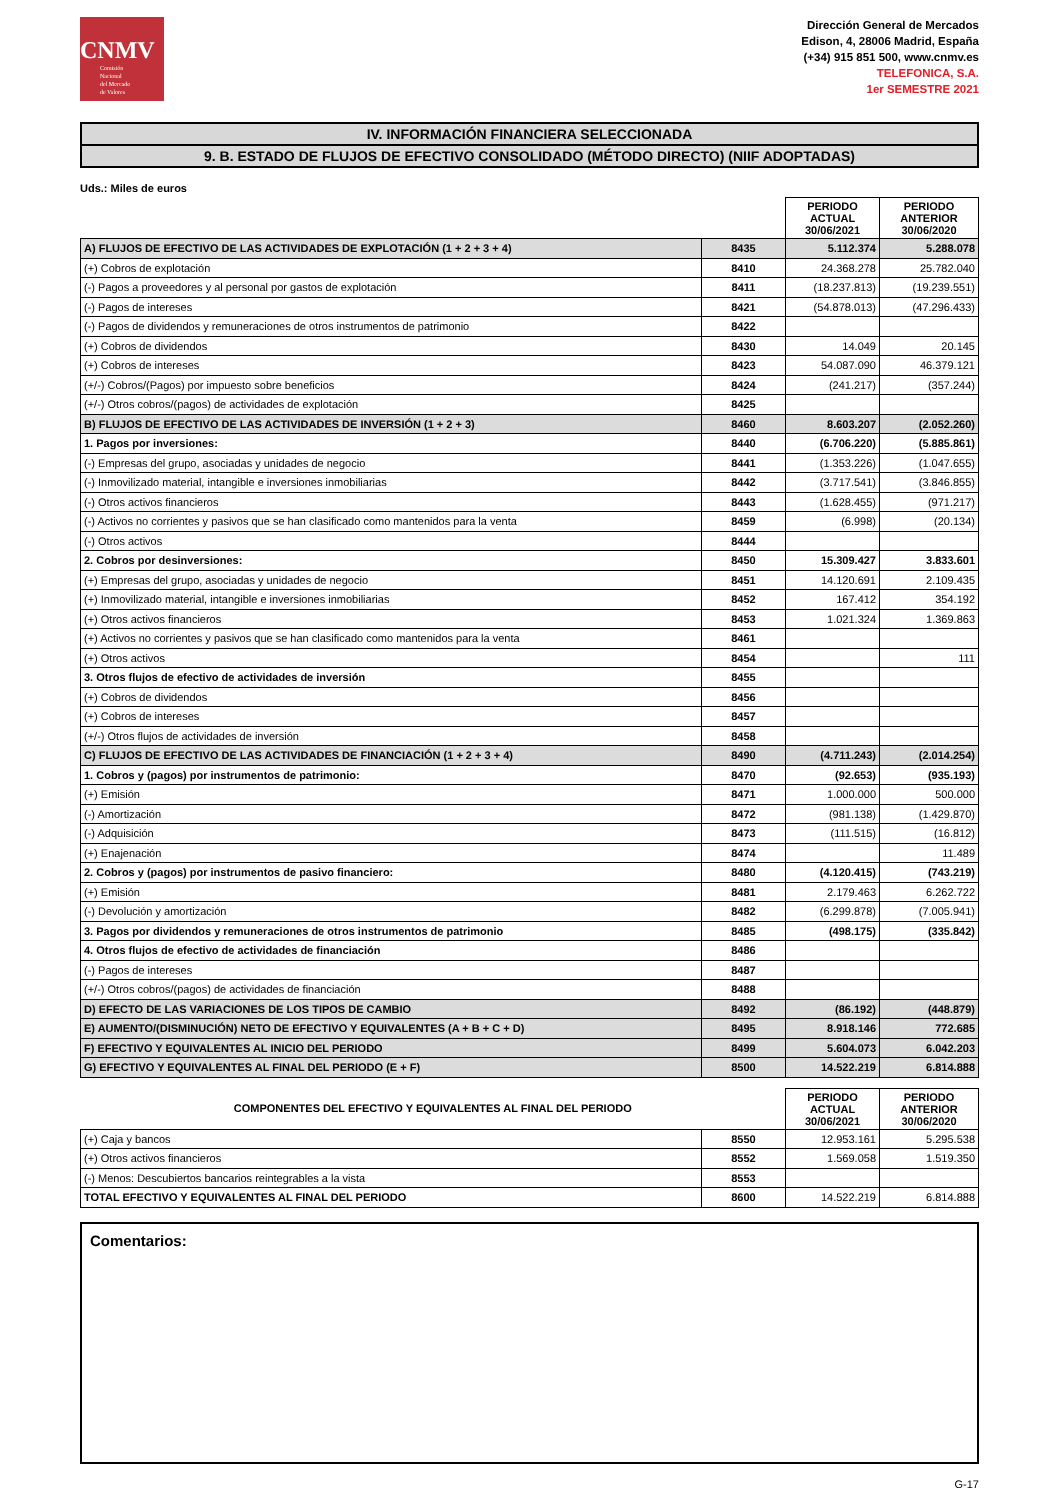CNMV
Comisión
Nacional
del Mercado
de Valores
Dirección General de Mercados
Edison, 4, 28006 Madrid, España
(+34) 915 851 500, www.cnmv.es
TELEFONICA, S.A.
1er SEMESTRE 2021
IV. INFORMACIÓN FINANCIERA SELECCIONADA
9. B. ESTADO DE FLUJOS DE EFECTIVO CONSOLIDADO (MÉTODO DIRECTO) (NIIF ADOPTADAS)
Uds.: Miles de euros
| | | PERIODO ACTUAL 30/06/2021 | PERIODO ANTERIOR 30/06/2020 |
| --- | --- | --- | --- |
| A) FLUJOS DE EFECTIVO DE LAS ACTIVIDADES DE EXPLOTACIÓN (1 + 2 + 3 + 4) | 8435 | 5.112.374 | 5.288.078 |
| (+) Cobros de explotación | 8410 | 24.368.278 | 25.782.040 |
| (-) Pagos a proveedores y al personal por gastos de explotación | 8411 | (18.237.813) | (19.239.551) |
| (-) Pagos de intereses | 8421 | (54.878.013) | (47.296.433) |
| (-) Pagos de dividendos y remuneraciones de otros instrumentos de patrimonio | 8422 | | |
| (+) Cobros de dividendos | 8430 | 14.049 | 20.145 |
| (+) Cobros de intereses | 8423 | 54.087.090 | 46.379.121 |
| (+/-) Cobros/(Pagos) por impuesto sobre beneficios | 8424 | (241.217) | (357.244) |
| (+/-) Otros cobros/(pagos) de actividades de explotación | 8425 | | |
| B) FLUJOS DE EFECTIVO DE LAS ACTIVIDADES DE INVERSIÓN (1 + 2 + 3) | 8460 | 8.603.207 | (2.052.260) |
| 1. Pagos por inversiones: | 8440 | (6.706.220) | (5.885.861) |
| (-) Empresas del grupo, asociadas y unidades de negocio | 8441 | (1.353.226) | (1.047.655) |
| (-) Inmovilizado material, intangible e inversiones inmobiliarias | 8442 | (3.717.541) | (3.846.855) |
| (-) Otros activos financieros | 8443 | (1.628.455) | (971.217) |
| (-) Activos no corrientes y pasivos que se han clasificado como mantenidos para la venta | 8459 | (6.998) | (20.134) |
| (-) Otros activos | 8444 | | |
| 2. Cobros por desinversiones: | 8450 | 15.309.427 | 3.833.601 |
| (+) Empresas del grupo, asociadas y unidades de negocio | 8451 | 14.120.691 | 2.109.435 |
| (+) Inmovilizado material, intangible e inversiones inmobiliarias | 8452 | 167.412 | 354.192 |
| (+) Otros activos financieros | 8453 | 1.021.324 | 1.369.863 |
| (+) Activos no corrientes y pasivos que se han clasificado como mantenidos para la venta | 8461 | | |
| (+) Otros activos | 8454 | | 111 |
| 3. Otros flujos de efectivo de actividades de inversión | 8455 | | |
| (+) Cobros de dividendos | 8456 | | |
| (+) Cobros de intereses | 8457 | | |
| (+/-) Otros flujos de actividades de inversión | 8458 | | |
| C) FLUJOS DE EFECTIVO DE LAS ACTIVIDADES DE FINANCIACIÓN (1 + 2 + 3 + 4) | 8490 | (4.711.243) | (2.014.254) |
| 1. Cobros y (pagos) por instrumentos de patrimonio: | 8470 | (92.653) | (935.193) |
| (+) Emisión | 8471 | 1.000.000 | 500.000 |
| (-) Amortización | 8472 | (981.138) | (1.429.870) |
| (-) Adquisición | 8473 | (111.515) | (16.812) |
| (+) Enajenación | 8474 | | 11.489 |
| 2. Cobros y (pagos) por instrumentos de pasivo financiero: | 8480 | (4.120.415) | (743.219) |
| (+) Emisión | 8481 | 2.179.463 | 6.262.722 |
| (-) Devolución y amortización | 8482 | (6.299.878) | (7.005.941) |
| 3. Pagos por dividendos y remuneraciones de otros instrumentos de patrimonio | 8485 | (498.175) | (335.842) |
| 4. Otros flujos de efectivo de actividades de financiación | 8486 | | |
| (-) Pagos de intereses | 8487 | | |
| (+/-) Otros cobros/(pagos) de actividades de financiación | 8488 | | |
| D) EFECTO DE LAS VARIACIONES DE LOS TIPOS DE CAMBIO | 8492 | (86.192) | (448.879) |
| E) AUMENTO/(DISMINUCIÓN) NETO DE EFECTIVO Y EQUIVALENTES (A + B + C + D) | 8495 | 8.918.146 | 772.685 |
| F) EFECTIVO Y EQUIVALENTES AL INICIO DEL PERIODO | 8499 | 5.604.073 | 6.042.203 |
| G) EFECTIVO Y EQUIVALENTES AL FINAL DEL PERIODO (E + F) | 8500 | 14.522.219 | 6.814.888 |
| COMPONENTES DEL EFECTIVO Y EQUIVALENTES AL FINAL DEL PERIODO | | PERIODO ACTUAL 30/06/2021 | PERIODO ANTERIOR 30/06/2020 |
| --- | --- | --- | --- |
| (+) Caja y bancos | 8550 | 12.953.161 | 5.295.538 |
| (+) Otros activos financieros | 8552 | 1.569.058 | 1.519.350 |
| (-) Menos: Descubiertos bancarios reintegrables a la vista | 8553 | | |
| TOTAL EFECTIVO Y EQUIVALENTES AL FINAL DEL PERIODO | 8600 | 14.522.219 | 6.814.888 |
Comentarios:
G-17